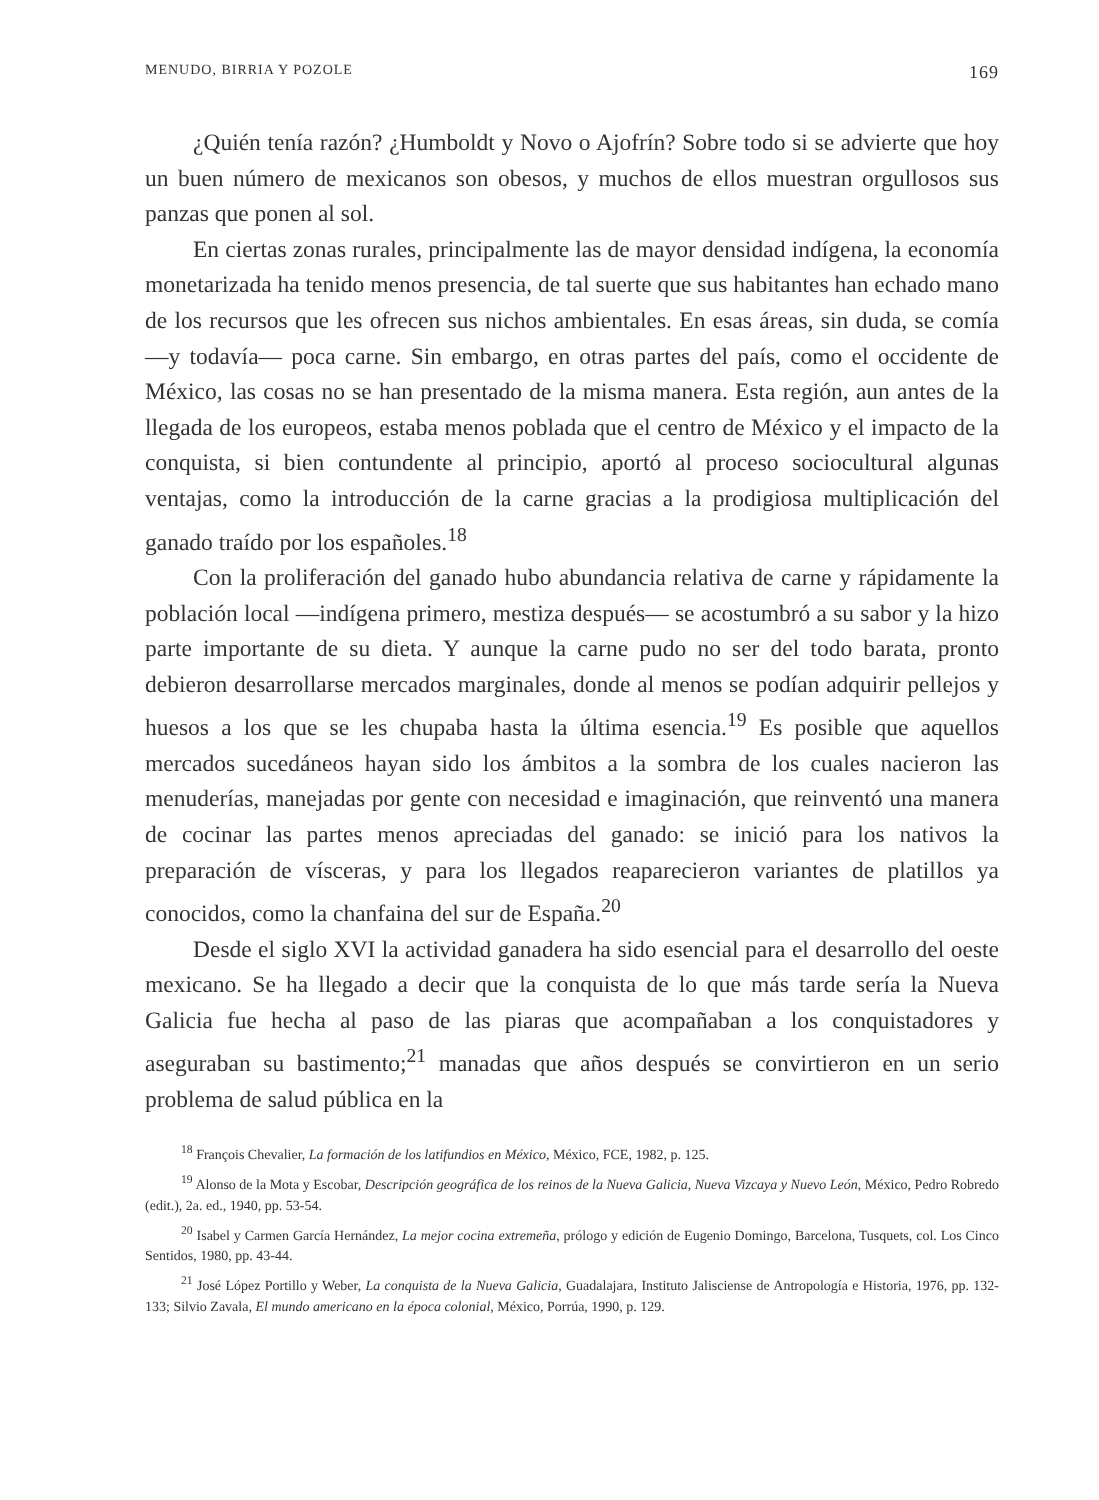MENUDO, BIRRIA Y POZOLE 169
¿Quién tenía razón? ¿Humboldt y Novo o Ajofrín? Sobre todo si se advierte que hoy un buen número de mexicanos son obesos, y muchos de ellos muestran orgullosos sus panzas que ponen al sol.
En ciertas zonas rurales, principalmente las de mayor densidad indígena, la economía monetarizada ha tenido menos presencia, de tal suerte que sus habitantes han echado mano de los recursos que les ofrecen sus nichos ambientales. En esas áreas, sin duda, se comía —y todavía— poca carne. Sin embargo, en otras partes del país, como el occidente de México, las cosas no se han presentado de la misma manera. Esta región, aun antes de la llegada de los europeos, estaba menos poblada que el centro de México y el impacto de la conquista, si bien contundente al principio, aportó al proceso sociocultural algunas ventajas, como la introducción de la carne gracias a la prodigiosa multiplicación del ganado traído por los españoles.<sup>18</sup>
Con la proliferación del ganado hubo abundancia relativa de carne y rápidamente la población local —indígena primero, mestiza después— se acostumbró a su sabor y la hizo parte importante de su dieta. Y aunque la carne pudo no ser del todo barata, pronto debieron desarrollarse mercados marginales, donde al menos se podían adquirir pellejos y huesos a los que se les chupaba hasta la última esencia.<sup>19</sup> Es posible que aquellos mercados sucedáneos hayan sido los ámbitos a la sombra de los cuales nacieron las menuderías, manejadas por gente con necesidad e imaginación, que reinventó una manera de cocinar las partes menos apreciadas del ganado: se inició para los nativos la preparación de vísceras, y para los llegados reaparecieron variantes de platillos ya conocidos, como la chanfaina del sur de España.<sup>20</sup>
Desde el siglo XVI la actividad ganadera ha sido esencial para el desarrollo del oeste mexicano. Se ha llegado a decir que la conquista de lo que más tarde sería la Nueva Galicia fue hecha al paso de las piaras que acompañaban a los conquistadores y aseguraban su bastimento;<sup>21</sup> manadas que años después se convirtieron en un serio problema de salud pública en la
<sup>18</sup> François Chevalier, La formación de los latifundios en México, México, FCE, 1982, p. 125.
<sup>19</sup> Alonso de la Mota y Escobar, Descripción geográfica de los reinos de la Nueva Galicia, Nueva Vizcaya y Nuevo León, México, Pedro Robredo (edit.), 2a. ed., 1940, pp. 53-54.
<sup>20</sup> Isabel y Carmen García Hernández, La mejor cocina extremeña, prólogo y edición de Eugenio Domingo, Barcelona, Tusquets, col. Los Cinco Sentidos, 1980, pp. 43-44.
<sup>21</sup> José López Portillo y Weber, La conquista de la Nueva Galicia, Guadalajara, Instituto Jalisciense de Antropología e Historia, 1976, pp. 132-133; Silvio Zavala, El mundo americano en la época colonial, México, Porrúa, 1990, p. 129.